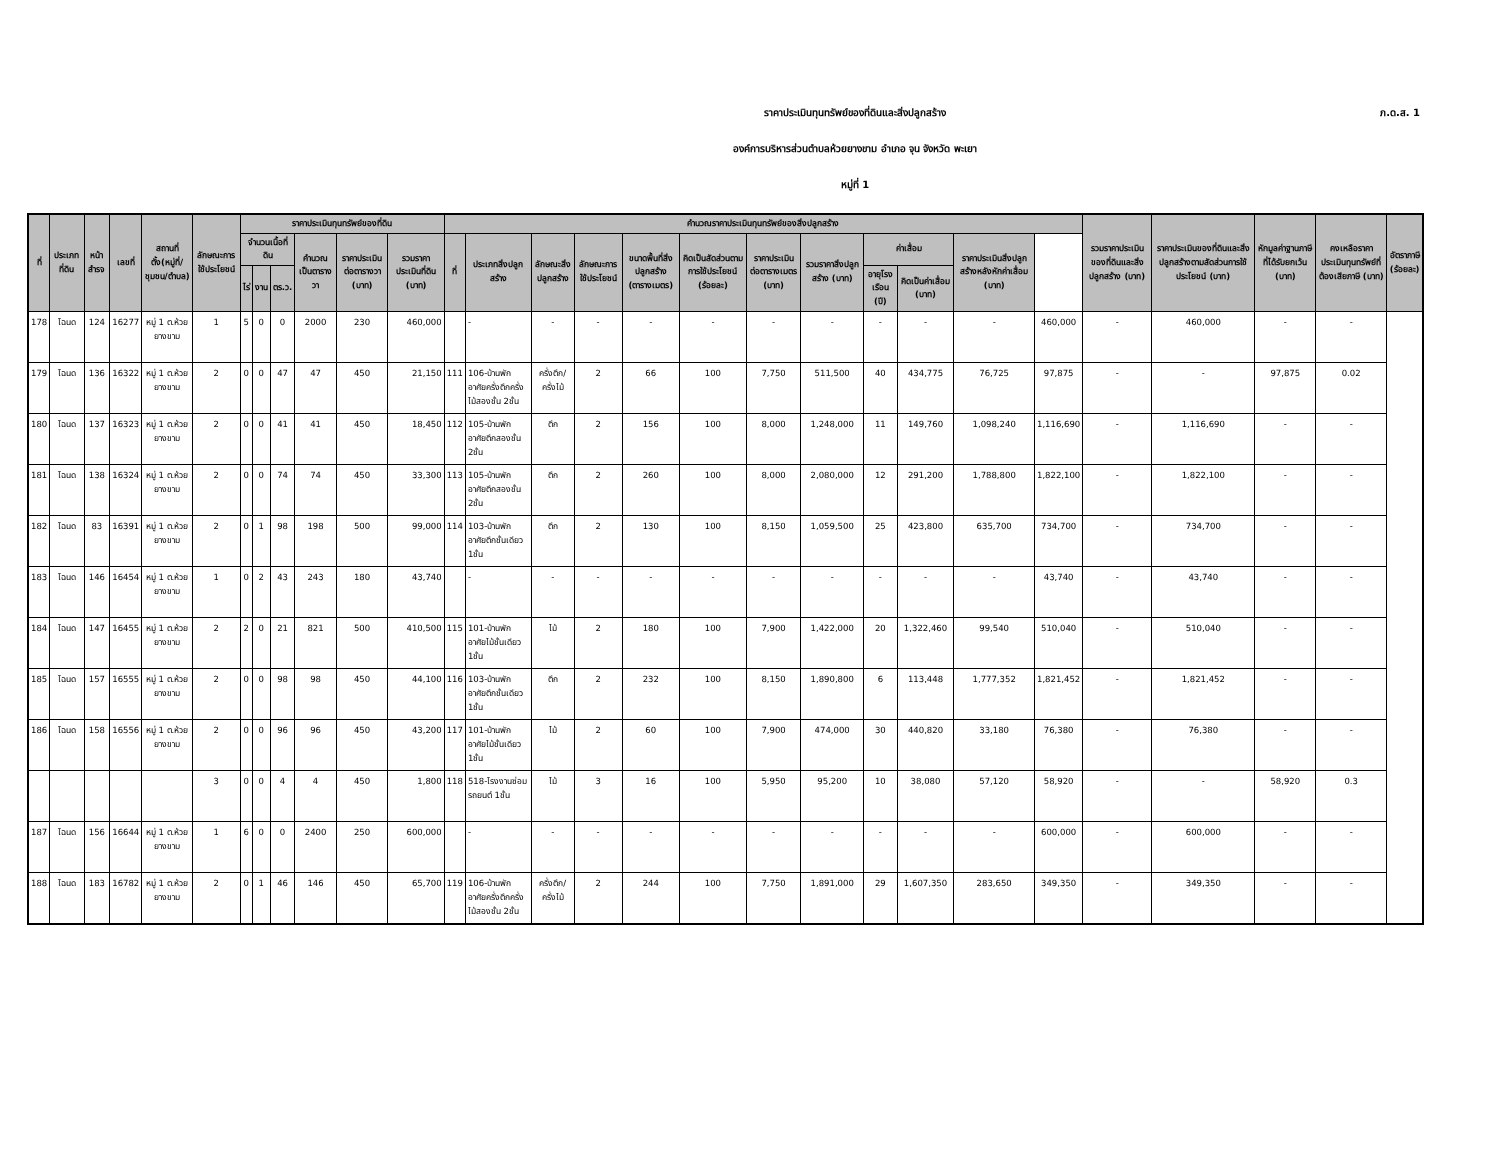ภ.ด.ส. 1
ราคาประเมินทุนทรัพย์ของที่ดินและสิ่งปลูกสร้าง
องค์การบริหารส่วนตำบลห้วยยางขาม อำเภอ จุน จังหวัด พะเยา
หมู่ที่ 1
| ที่ | ประเภทที่ดิน | หน้าสำรจ | เลขที่ | สถานที่ตั้ง(หมู่ที่/ชุมชน/ตำบล) | ลักษณะการใช้ประโยชน์ | ราคาประเมินทุนทรัพย์ของที่ดิน | | | | | | คำนวณราคาประเมินทุนทรัพย์ของสิ่งปลูกสร้าง | | | | | | | | | | | | รวมราคาประเมินของที่ดินและสิ่งปลูกสร้าง (บาท) | ราคาประเมินของที่ดินและสิ่งปลูกสร้างตามสัดส่วนการใช้ประโยชน์ (บาท) | หักมูลค่าฐานภาษีที่ได้รับยกเว้น (บาท) | คงเหลือราคาประเมินทุนทรัพย์ที่ต้องเสียภาษี (บาท) | อัตราภาษี (ร้อยละ) |
| --- | --- | --- | --- | --- | --- | --- | --- | --- | --- | --- | --- | --- | --- | --- | --- | --- | --- | --- | --- | --- | --- | --- | --- | --- | --- | --- | --- | --- |
| | | | | | | จำนวนเนื้อที่ดิน | | | คำนวณเป็นตารางวา | ราคาประเมินต่อตารางวา (บาท) | รวมราคาประเมินที่ดิน (บาท) | ที่ | ประเภทสิ่งปลูกสร้าง | ลักษณะสิ่งปลูกสร้าง | ลักษณะการใช้ประโยชน์ | ขนาดพื้นที่สิ่งปลูกสร้าง (ตารางเมตร) | คิดเป็นสัดส่วนตามการใช้ประโยชน์ (ร้อยละ) | ราคาประเมินต่อตารางเมตร (บาท) | รวมราคาสิ่งปลูกสร้าง (บาท) | ค่าเสื่อม | | ราคาประเมินสิ่งปลูกสร้างหลังหักค่าเสื่อม (บาท) | | | | | | |
| | | | | | | ไร่ | งาน | ตร.ว. | | | | | | | | | | | | อายุโรงเรือน (ปี) | คิดเป็นค่าเสื่อม (บาท) | | | | | | | |
| 178 | โฉนด | 124 | 16277 | หมู่ 1 ต.ห้วยยางขาม | 1 | 5 | 0 | 0 | 2000 | 230 | 460,000 | | - | - | - | - | - | - | - | - | - | - | 460,000 | - | 460,000 | - | - | |
| 179 | โฉนด | 136 | 16322 | หมู่ 1 ต.ห้วยยางขาม | 2 | 0 | 0 | 47 | 47 | 450 | 21,150 | 111 | 106-บ้านพักอาศัยครึ่งตึกครึ่งไม้สองชั้น 2ชั้น | ครึ่งตึก/ครึ่งไม้ | 2 | 66 | 100 | 7,750 | 511,500 | 40 | 434,775 | 76,725 | 97,875 | - | - | 97,875 | 0.02 | |
| 180 | โฉนด | 137 | 16323 | หมู่ 1 ต.ห้วยยางขาม | 2 | 0 | 0 | 41 | 41 | 450 | 18,450 | 112 | 105-บ้านพักอาศัยตึกสองชั้น 2ชั้น | ตึก | 2 | 156 | 100 | 8,000 | 1,248,000 | 11 | 149,760 | 1,098,240 | 1,116,690 | - | 1,116,690 | - | - | |
| 181 | โฉนด | 138 | 16324 | หมู่ 1 ต.ห้วยยางขาม | 2 | 0 | 0 | 74 | 74 | 450 | 33,300 | 113 | 105-บ้านพักอาศัยตึกสองชั้น 2ชั้น | ตึก | 2 | 260 | 100 | 8,000 | 2,080,000 | 12 | 291,200 | 1,788,800 | 1,822,100 | - | 1,822,100 | - | - | |
| 182 | โฉนด | 83 | 16391 | หมู่ 1 ต.ห้วยยางขาม | 2 | 0 | 1 | 98 | 198 | 500 | 99,000 | 114 | 103-บ้านพักอาศัยตึกชั้นเดียว 1ชั้น | ตึก | 2 | 130 | 100 | 8,150 | 1,059,500 | 25 | 423,800 | 635,700 | 734,700 | - | 734,700 | - | - | |
| 183 | โฉนด | 146 | 16454 | หมู่ 1 ต.ห้วยยางขาม | 1 | 0 | 2 | 43 | 243 | 180 | 43,740 | | - | - | - | - | - | - | - | - | - | - | 43,740 | - | 43,740 | - | - | |
| 184 | โฉนด | 147 | 16455 | หมู่ 1 ต.ห้วยยางขาม | 2 | 2 | 0 | 21 | 821 | 500 | 410,500 | 115 | 101-บ้านพักอาศัยไม้ชั้นเดียว 1ชั้น | ไม้ | 2 | 180 | 100 | 7,900 | 1,422,000 | 20 | 1,322,460 | 99,540 | 510,040 | - | 510,040 | - | - | |
| 185 | โฉนด | 157 | 16555 | หมู่ 1 ต.ห้วยยางขาม | 2 | 0 | 0 | 98 | 98 | 450 | 44,100 | 116 | 103-บ้านพักอาศัยตึกชั้นเดียว 1ชั้น | ตึก | 2 | 232 | 100 | 8,150 | 1,890,800 | 6 | 113,448 | 1,777,352 | 1,821,452 | - | 1,821,452 | - | - | |
| 186 | โฉนด | 158 | 16556 | หมู่ 1 ต.ห้วยยางขาม | 2 | 0 | 0 | 96 | 96 | 450 | 43,200 | 117 | 101-บ้านพักอาศัยไม้ชั้นเดียว 1ชั้น | ไม้ | 2 | 60 | 100 | 7,900 | 474,000 | 30 | 440,820 | 33,180 | 76,380 | - | 76,380 | - | - | |
| | | | | | 3 | 0 | 0 | 4 | 4 | 450 | 1,800 | 118 | 518-โรงงานซ่อมรถยนต์ 1ชั้น | ไม้ | 3 | 16 | 100 | 5,950 | 95,200 | 10 | 38,080 | 57,120 | 58,920 | - | - | 58,920 | 0.3 | |
| 187 | โฉนด | 156 | 16644 | หมู่ 1 ต.ห้วยยางขาม | 1 | 6 | 0 | 0 | 2400 | 250 | 600,000 | | - | - | - | - | - | - | - | - | - | - | 600,000 | - | 600,000 | - | - | |
| 188 | โฉนด | 183 | 16782 | หมู่ 1 ต.ห้วยยางขาม | 2 | 0 | 1 | 46 | 146 | 450 | 65,700 | 119 | 106-บ้านพักอาศัยครึ่งตึกครึ่งไม้สองชั้น 2ชั้น | ครึ่งตึก/ครึ่งไม้ | 2 | 244 | 100 | 7,750 | 1,891,000 | 29 | 1,607,350 | 283,650 | 349,350 | - | 349,350 | - | - | |